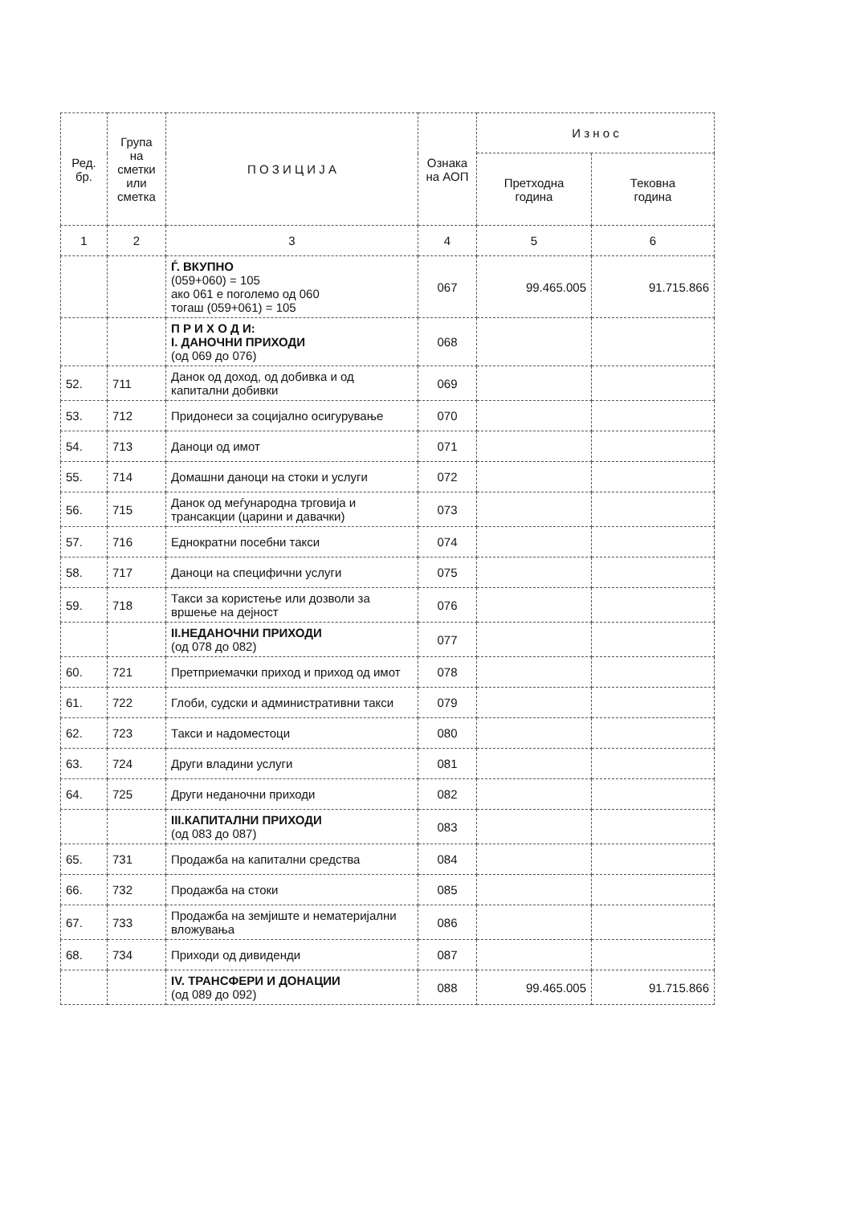| Ред. бр. | Група на сметки или сметка | П О З И Ц И Ј А | Ознака на АОП | И з н о с | |
| --- | --- | --- | --- | --- | --- |
| | | | | Претходна година | Тековна година |
| 1 | 2 | 3 | 4 | 5 | 6 |
| | | Ѓ. ВКУПНО (059+060) = 105 ако 061 е поголемо од 060 тогаш (059+061) = 105 | 067 | 99.465.005 | 91.715.866 |
| | | П Р И Х О Д И: I. ДАНОЧНИ ПРИХОДИ (од 069 до 076) | 068 | | |
| 52. | 711 | Данок од доход, од добивка и од капитални добивки | 069 | | |
| 53. | 712 | Придонеси за социјално осигурување | 070 | | |
| 54. | 713 | Даноци од имот | 071 | | |
| 55. | 714 | Домашни даноци на стоки и услуги | 072 | | |
| 56. | 715 | Данок од меѓународна трговија и трансакции (царини и давачки) | 073 | | |
| 57. | 716 | Еднократни посебни такси | 074 | | |
| 58. | 717 | Даноци на специфични услуги | 075 | | |
| 59. | 718 | Такси за користење или дозволи за вршење на дејност | 076 | | |
| | | II.НЕДАНОЧНИ ПРИХОДИ (од 078 до 082) | 077 | | |
| 60. | 721 | Претприемачки приход и приход од имот | 078 | | |
| 61. | 722 | Глоби, судски и административни такси | 079 | | |
| 62. | 723 | Такси и надоместоци | 080 | | |
| 63. | 724 | Други владини услуги | 081 | | |
| 64. | 725 | Други неданочни приходи | 082 | | |
| | | III.КАПИТАЛНИ ПРИХОДИ (од 083 до 087) | 083 | | |
| 65. | 731 | Продажба на капитални средства | 084 | | |
| 66. | 732 | Продажба на стоки | 085 | | |
| 67. | 733 | Продажба на земјиште и нематеријални вложувања | 086 | | |
| 68. | 734 | Приходи од дивиденди | 087 | | |
| | | IV. ТРАНСФЕРИ И ДОНАЦИИ (од 089 до 092) | 088 | 99.465.005 | 91.715.866 |